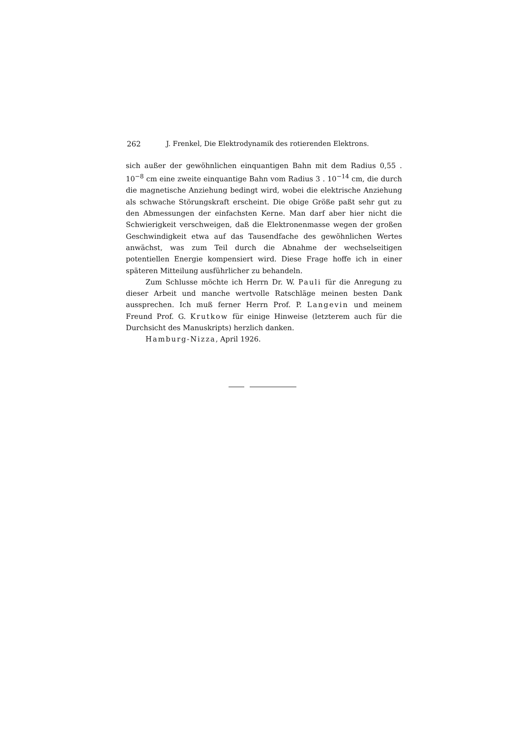262 J. Frenkel, Die Elektrodynamik des rotierenden Elektrons.
sich außer der gewöhnlichen einquantigen Bahn mit dem Radius 0,55 . 10<sup>−8</sup> cm eine zweite einquantige Bahn vom Radius 3 . 10<sup>−14</sup> cm, die durch die magnetische Anziehung bedingt wird, wobei die elektrische Anziehung als schwache Störungskraft erscheint. Die obige Größe paßt sehr gut zu den Abmessungen der einfachsten Kerne. Man darf aber hier nicht die Schwierigkeit verschweigen, daß die Elektronenmasse wegen der großen Geschwindigkeit etwa auf das Tausendfache des gewöhnlichen Wertes anwächst, was zum Teil durch die Abnahme der wechselseitigen potentiellen Energie kompensiert wird. Diese Frage hoffe ich in einer späteren Mitteilung ausführlicher zu behandeln.
Zum Schlusse möchte ich Herrn Dr. W. Pauli für die Anregung zu dieser Arbeit und manche wertvolle Ratschläge meinen besten Dank aussprechen. Ich muß ferner Herrn Prof. P. Langevin und meinem Freund Prof. G. Krutkow für einige Hinweise (letzterem auch für die Durchsicht des Manuskripts) herzlich danken.
Hamburg-Nizza, April 1926.